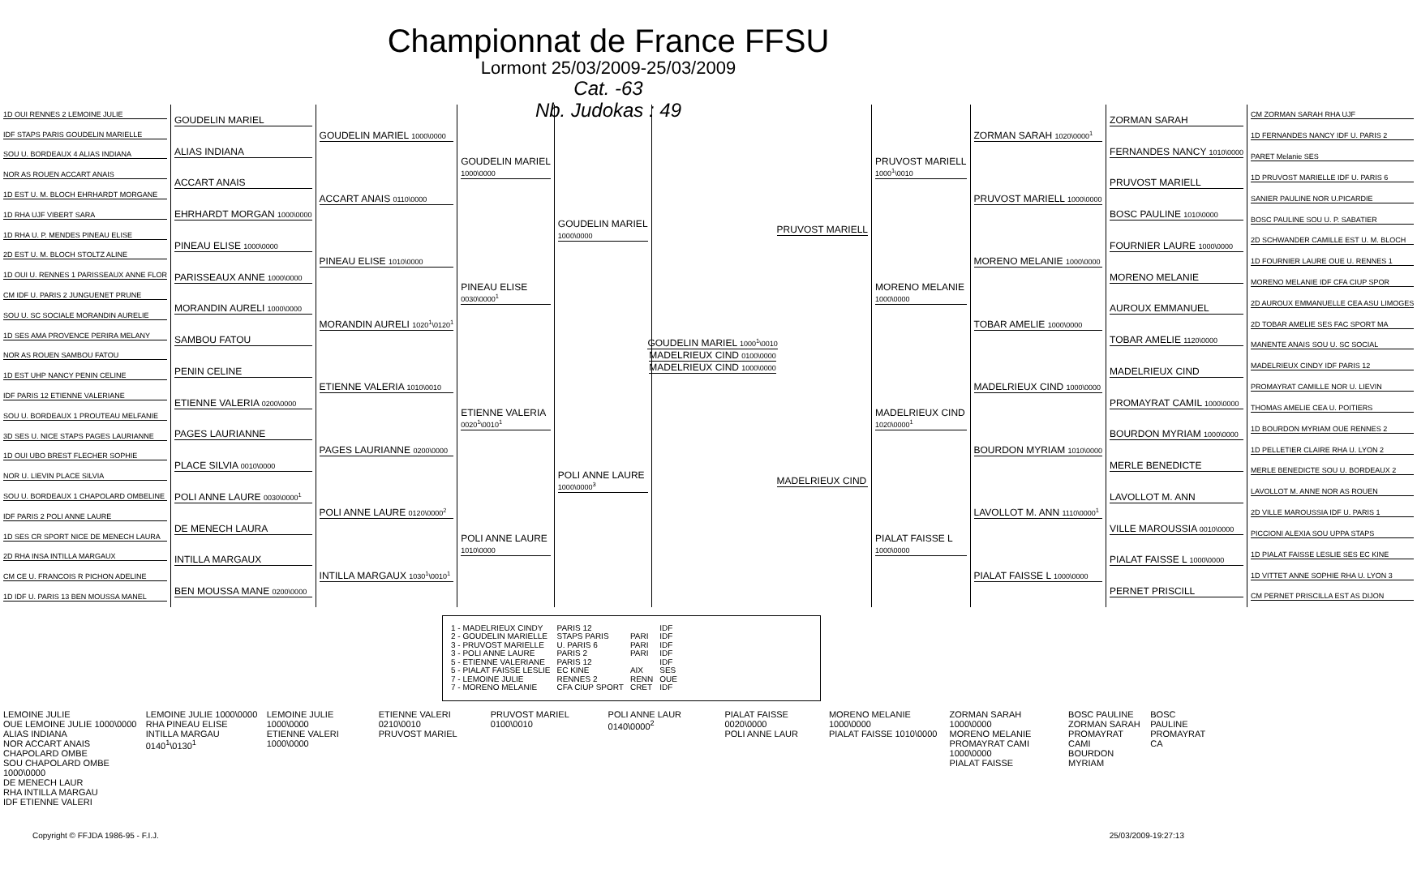Championnat de France FFSU
Lormont 25/03/2009-25/03/2009
Cat. -63
Nb. Judokas : 49
1D OUI RENNES 2 LEMOINE JULIE
IDF STAPS PARIS GOUDELIN MARIELLE
SOU U. BORDEAUX 4 ALIAS INDIANA
NOR AS ROUEN ACCART ANAIS
1D EST U. M. BLOCH EHRHARDT MORGANE
1D RHA UJF VIBERT SARA
1D RHA U. P. MENDES PINEAU ELISE
2D EST U. M. BLOCH STOLTZ ALINE
1D OUI U. RENNES 1 PARISSEAUX ANNE FLOR
CM IDF U. PARIS 2 JUNGUENET PRUNE
SOU U. SC SOCIALE MORANDIN AURELIE
1D SES AMA PROVENCE PERIRA MELANY
NOR AS ROUEN SAMBOU FATOU
1D EST UHP NANCY PENIN CELINE
IDF PARIS 12 ETIENNE VALERIANE
SOU U. BORDEAUX 1 PROUTEAU MELFANIE
3D SES U. NICE STAPS PAGES LAURIANNE
1D OUI UBO BREST FLECHER SOPHIE
NOR U. LIEVIN PLACE SILVIA
SOU U. BORDEAUX 1 CHAPOLARD OMBELINE
IDF PARIS 2 POLI ANNE LAURE
1D SES CR SPORT NICE DE MENECH LAURA
2D RHA INSA INTILLA MARGAUX
CM CE U. FRANCOIS R PICHON ADELINE
1D IDF U. PARIS 13 BEN MOUSSA MANEL
GOUDELIN MARIEL
ALIAS INDIANA
ACCART ANAIS
EHRHARDT MORGAN 1000\0000
PINEAU ELISE 1000\0000
PARISSEAUX ANNE 1000\0000
MORANDIN AURELI 1000\0000
SAMBOU FATOU
PENIN CELINE
ETIENNE VALERIA 0200\0000
PAGES LAURIANNE
PLACE SILVIA 0010\0000
POLI ANNE LAURE 0030\0000<sup>1</sup>
DE MENECH LAURA
INTILLA MARGAUX
BEN MOUSSA MANE 0200\0000
GOUDELIN MARIEL 1000\0000
ACCART ANAIS 0110\0000
PINEAU ELISE 1010\0000
MORANDIN AURELI 1020<sup>1</sup>\0120<sup>1</sup>
ETIENNE VALERIA 1010\0010
PAGES LAURIANNE 0200\0000
POLI ANNE LAURE 0120\0000<sup>2</sup>
INTILLA MARGAUX 1030<sup>1</sup>\0010<sup>1</sup>
GOUDELIN MARIEL
1000\0000
PINEAU ELISE
0030\0000<sup>1</sup>
ETIENNE VALERIA
0020<sup>1</sup>\0010<sup>1</sup>
POLI ANNE LAURE
1010\0000
GOUDELIN MARIEL
1000\0000
POLI ANNE LAURE
1000\0000<sup>3</sup>
GOUDELIN MARIEL 1000<sup>1</sup>\0010
MADELRIEUX CIND 0100\0000
MADELRIEUX CIND 1000\0000
PRUVOST MARIELL
MADELRIEUX CIND
PRUVOST MARIELL
1000<sup>1</sup>\0010
MORENO MELANIE
1000\0000
MADELRIEUX CIND
1020\0000<sup>1</sup>
PIALAT FAISSE L
1000\0000
ZORMAN SARAH 1020\0000<sup>1</sup>
PRUVOST MARIELL 1000\0000
MORENO MELANIE 1000\0000
TOBAR AMELIE 1000\0000
MADELRIEUX CIND 1000\0000
BOURDON MYRIAM 1010\0000
LAVOLLOT M. ANN 1110\0000<sup>1</sup>
PIALAT FAISSE L 1000\0000
ZORMAN SARAH
FERNANDES NANCY 1010\0000
PRUVOST MARIELL
BOSC PAULINE 1010\0000
FOURNIER LAURE 1000\0000
MORENO MELANIE
AUROUX EMMANUEL
TOBAR AMELIE 1120\0000
MADELRIEUX CIND
PROMAYRAT CAMIL 1000\0000
BOURDON MYRIAM 1000\0000
MERLE BENEDICTE
LAVOLLOT M. ANN
VILLE MAROUSSIA 0010\0000
PIALAT FAISSE L 1000\0000
PERNET PRISCILL
CM ZORMAN SARAH RHA UJF
1D FERNANDES NANCY IDF U. PARIS 2
PARET Melanie SES
1D PRUVOST MARIELLE IDF U. PARIS 6
SANIER PAULINE NOR U.PICARDIE
BOSC PAULINE SOU U. P. SABATIER
2D SCHWANDER CAMILLE EST U. M. BLOCH
1D FOURNIER LAURE OUE U. RENNES 1
MORENO MELANIE IDF CFA CIUP SPOR
2D AUROUX EMMANUELLE CEA ASU LIMOGES
2D TOBAR AMELIE SES FAC SPORT MA
MANENTE ANAIS SOU U. SC SOCIAL
MADELRIEUX CINDY IDF PARIS 12
PROMAYRAT CAMILLE NOR U. LIEVIN
THOMAS AMELIE CEA U. POITIERS
1D BOURDON MYRIAM OUE RENNES 2
1D PELLETIER CLAIRE RHA U. LYON 2
MERLE BENEDICTE SOU U. BORDEAUX 2
LAVOLLOT M. ANNE NOR AS ROUEN
2D VILLE MAROUSSIA IDF U. PARIS 1
PICCIONI ALEXIA SOU UPPA STAPS
1D PIALAT FAISSE LESLIE SES EC KINE
1D VITTET ANNE SOPHIE RHA U. LYON 3
CM PERNET PRISCILLA EST AS DIJON
| 1 - MADELRIEUX CINDY | PARIS 12 | | IDF |
| 2 - GOUDELIN MARIELLE | STAPS PARIS | PARI | IDF |
| 3 - PRUVOST MARIELLE | U. PARIS 6 | PARI | IDF |
| 3 - POLI ANNE LAURE | PARIS 2 | PARI | IDF |
| 5 - ETIENNE VALERIANE | PARIS 12 | | IDF |
| 5 - PIALAT FAISSE LESLIE | EC KINE | AIX | SES |
| 7 - LEMOINE JULIE | RENNES 2 | RENN | OUE |
| 7 - MORENO MELANIE | CFA CIUP SPORT | CRET | IDF |
LEMOINE JULIE
OUE LEMOINE JULIE 1000\0000
ALIAS INDIANA
NOR ACCART ANAIS
CHAPOLARD OMBE
SOU CHAPOLARD OMBE 1000\0000
DE MENECH LAUR
RHA INTILLA MARGAU
IDF ETIENNE VALERI
LEMOINE JULIE 1000\0000
RHA PINEAU ELISE
INTILLA MARGAU 0140<sup>1</sup>\0130<sup>1</sup>
LEMOINE JULIE 1000\0000
ETIENNE VALERI 1000\0000
ETIENNE VALERI 0210\0010
PRUVOST MARIEL
PRUVOST MARIEL 0100\0010 POLI ANNE LAUR 0140\0000<sup>2</sup> PIALAT FAISSE 0020\0000
POLI ANNE LAUR
MORENO MELANIE 1000\0000
PIALAT FAISSE 1010\0000
ZORMAN SARAH 1000\0000
MORENO MELANIE
PROMAYRAT CAMI 1000\0000
PIALAT FAISSE
BOSC PAULINE
ZORMAN SARAH
PROMAYRAT CAMI
BOURDON MYRIAM
BOSC PAULINE
PROMAYRAT CA
Copyright © FFJDA 1986-95 - F.I.J. 25/03/2009-19:27:13